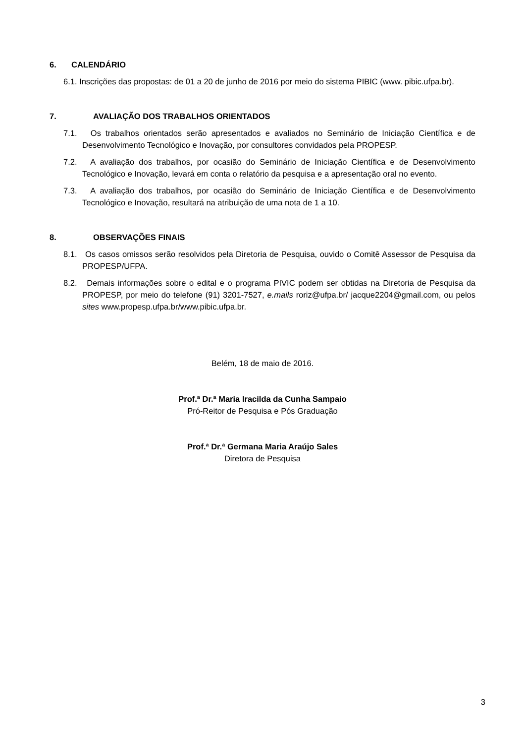6. CALENDÁRIO
6.1. Inscrições das propostas: de 01 a 20 de junho de 2016 por meio do sistema PIBIC (www. pibic.ufpa.br).
7. AVALIAÇÃO DOS TRABALHOS ORIENTADOS
7.1. Os trabalhos orientados serão apresentados e avaliados no Seminário de Iniciação Científica e de Desenvolvimento Tecnológico e Inovação, por consultores convidados pela PROPESP.
7.2. A avaliação dos trabalhos, por ocasião do Seminário de Iniciação Científica e de Desenvolvimento Tecnológico e Inovação, levará em conta o relatório da pesquisa e a apresentação oral no evento.
7.3. A avaliação dos trabalhos, por ocasião do Seminário de Iniciação Científica e de Desenvolvimento Tecnológico e Inovação, resultará na atribuição de uma nota de 1 a 10.
8. OBSERVAÇÕES FINAIS
8.1. Os casos omissos serão resolvidos pela Diretoria de Pesquisa, ouvido o Comitê Assessor de Pesquisa da PROPESP/UFPA.
8.2. Demais informações sobre o edital e o programa PIVIC podem ser obtidas na Diretoria de Pesquisa da PROPESP, por meio do telefone (91) 3201-7527, e.mails roriz@ufpa.br/ jacque2204@gmail.com, ou pelos sites www.propesp.ufpa.br/www.pibic.ufpa.br.
Belém, 18 de maio de 2016.
Prof.ª Dr.ª Maria Iracilda da Cunha Sampaio
Pró-Reitor de Pesquisa e Pós Graduação
Prof.ª Dr.ª Germana Maria Araújo Sales
Diretora de Pesquisa
3